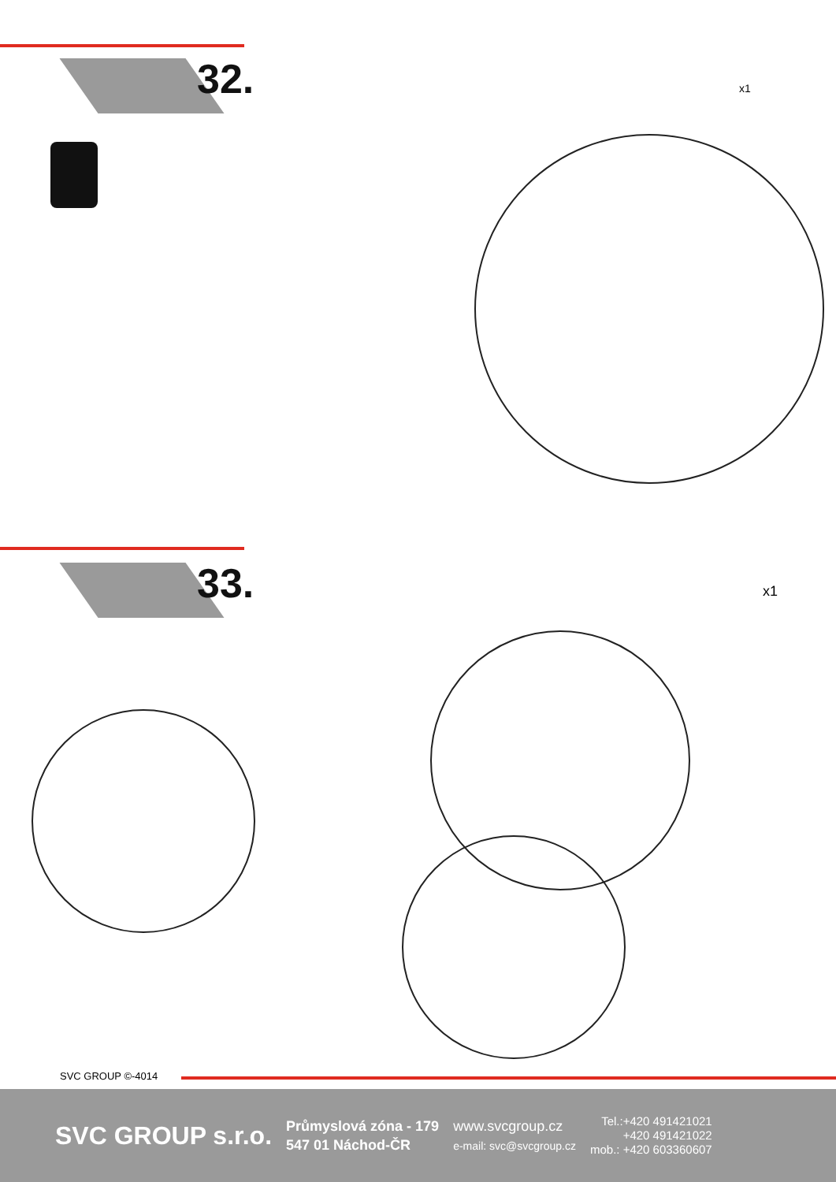32.
x1
33.
x1
SVC GROUP ©-4014
SVC GROUP s.r.o.
Průmyslová zóna - 179
547 01 Náchod-ČR
www.svcgroup.cz
e-mail: svc@svcgroup.cz
Tel.:+420 491421021
+420 491421022
mob.: +420 603360607